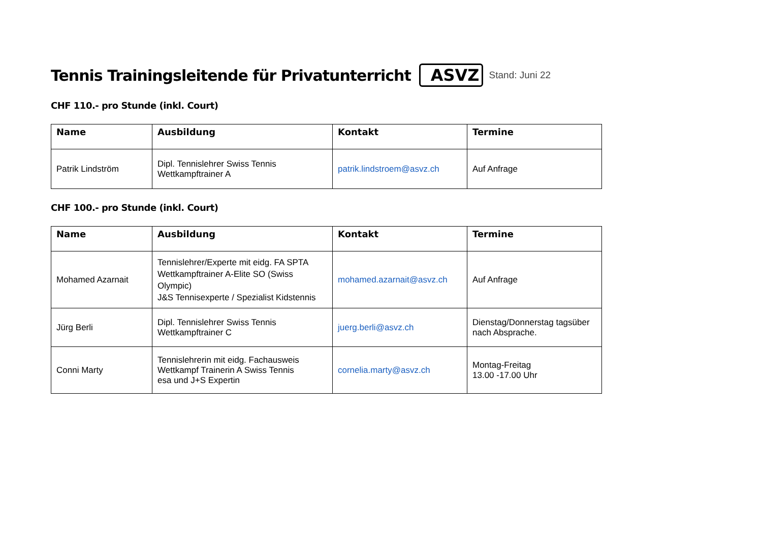Tennis Trainingsleitende für Privatunterricht
ASVZ Stand: Juni 22
CHF 110.- pro Stunde (inkl. Court)
| Name | Ausbildung | Kontakt | Termine |
| --- | --- | --- | --- |
| Patrik Lindström | Dipl. Tennislehrer Swiss Tennis Wettkampftrainer A | patrik.lindstroem@asvz.ch | Auf Anfrage |
CHF 100.- pro Stunde (inkl. Court)
| Name | Ausbildung | Kontakt | Termine |
| --- | --- | --- | --- |
| Mohamed Azarnait | Tennislehrer/Experte mit eidg. FA SPTA Wettkampftrainer A-Elite SO (Swiss Olympic) J&S Tennisexperte / Spezialist Kidstennis | mohamed.azarnait@asvz.ch | Auf Anfrage |
| Jürg Berli | Dipl. Tennislehrer Swiss Tennis Wettkampftrainer C | juerg.berli@asvz.ch | Dienstag/Donnerstag tagsüber nach Absprache. |
| Conni Marty | Tennislehrerin mit eidg. Fachausweis Wettkampf Trainerin A Swiss Tennis esa und J+S Expertin | cornelia.marty@asvz.ch | Montag-Freitag 13.00 -17.00 Uhr |